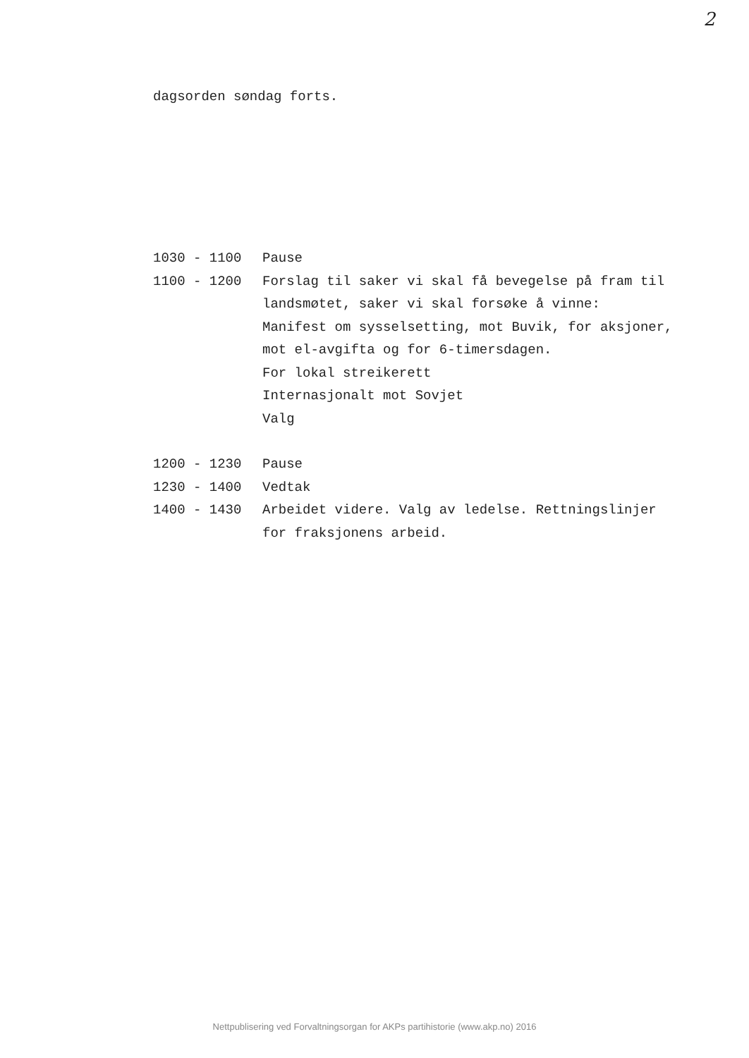2
dagsorden søndag forts.
1030 - 1100 Pause
1100 - 1200 Forslag til saker vi skal få bevegelse på fram til
landsmøtet, saker vi skal forsøke å vinne:
Manifest om sysselsetting, mot Buvik, for aksjoner,
mot el-avgifta og for 6-timersdagen.
For lokal streikerett
Internasjonalt mot Sovjet
Valg
1200 - 1230 Pause
1230 - 1400 Vedtak
1400 - 1430 Arbeidet videre. Valg av ledelse. Rettningslinjer
for fraksjonens arbeid.
Nettpublisering ved Forvaltningsorgan for AKPs partihistorie (www.akp.no) 2016